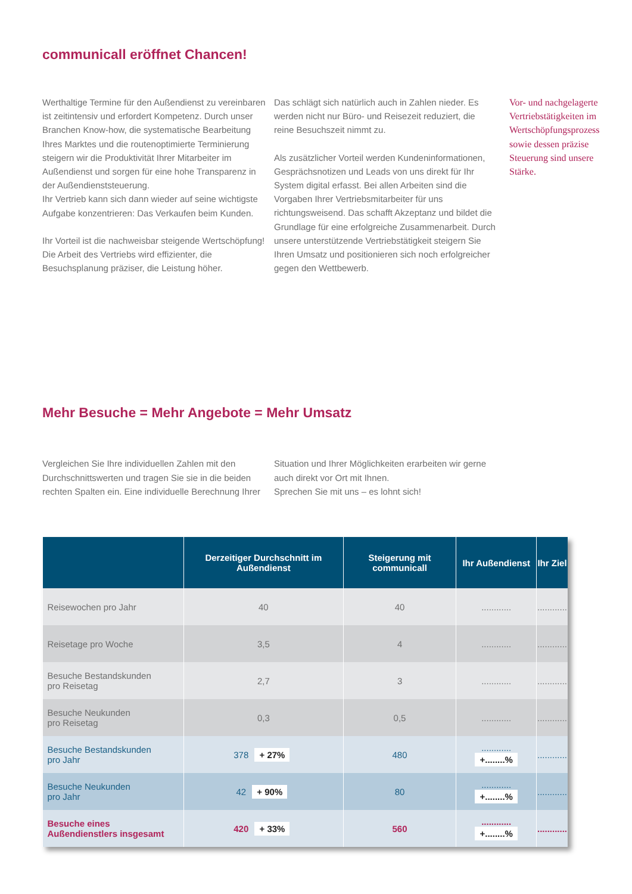communicall eröffnet Chancen!
Werthaltige Termine für den Außendienst zu vereinbaren ist zeitintensiv und erfordert Kompetenz. Durch unser Branchen Know-how, die systematische Bearbeitung Ihres Marktes und die routenoptimierte Terminierung steigern wir die Produktivität Ihrer Mitarbeiter im Außendienst und sorgen für eine hohe Transparenz in der Außendienststeuerung.
Ihr Vertrieb kann sich dann wieder auf seine wichtigste Aufgabe konzentrieren: Das Verkaufen beim Kunden.
Ihr Vorteil ist die nachweisbar steigende Wertschöpfung! Die Arbeit des Vertriebs wird effizienter, die Besuchsplanung präziser, die Leistung höher.
Das schlägt sich natürlich auch in Zahlen nieder. Es werden nicht nur Büro- und Reisezeit reduziert, die reine Besuchszeit nimmt zu.
Als zusätzlicher Vorteil werden Kundeninformationen, Gesprächsnotizen und Leads von uns direkt für Ihr System digital erfasst. Bei allen Arbeiten sind die Vorgaben Ihrer Vertriebsmitarbeiter für uns richtungsweisend. Das schafft Akzeptanz und bildet die Grundlage für eine erfolgreiche Zusammenarbeit. Durch unsere unterstützende Vertriebstätigkeit steigern Sie Ihren Umsatz und positionieren sich noch erfolgreicher gegen den Wettbewerb.
Vor- und nachgelagerte Vertriebstätigkeiten im Wertschöpfungsprozess sowie dessen präzise Steuerung sind unsere Stärke.
Mehr Besuche = Mehr Angebote = Mehr Umsatz
Vergleichen Sie Ihre individuellen Zahlen mit den Durchschnittswerten und tragen Sie sie in die beiden rechten Spalten ein. Eine individuelle Berechnung Ihrer
Situation und Ihrer Möglichkeiten erarbeiten wir gerne auch direkt vor Ort mit Ihnen.
Sprechen Sie mit uns – es lohnt sich!
| | Derzeitiger Durchschnitt im Außendienst | Steigerung mit communicall | Ihr Außendienst | Ihr Ziel |
| --- | --- | --- | --- | --- |
| Reisewochen pro Jahr | 40 | 40 | ............ | ............ |
| Reisetage pro Woche | 3,5 | 4 | ............ | ............ |
| Besuche Bestandskunden pro Reisetag | 2,7 | 3 | ............ | ............ |
| Besuche Neukunden pro Reisetag | 0,3 | 0,5 | ............ | ............ |
| Besuche Bestandskunden pro Jahr | 378 + 27% | 480 | ............ +........% | ............ |
| Besuche Neukunden pro Jahr | 42 + 90% | 80 | ............ +........% | ............ |
| Besuche eines Außendienstlers insgesamt | 420 + 33% | 560 | ............ +........% | ............ |